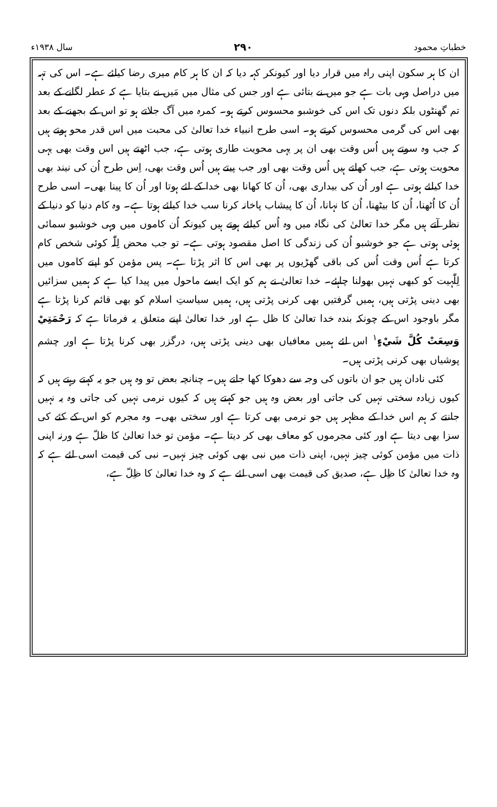خطباتِ محمود ۲۹۰ سال ۱۹۳۸ء
ان کا ہر سکون اپنی راہ میں قرار دیا اور کیونکر کہہ دیا کہ ان کا ہر کام میری رضا کیلئے ہے۔ اس کی تہہ میں دراصل وہی بات ہے جو میں نے بتائی ہے اور جس کی مثال میں مَیں نے بتایا ہے کہ عطر لگانے کے بعد تم گھنٹوں بلکہ دنوں تک اس کی خوشبو محسوس کرتے ہو۔ کمرہ میں آگ جلاتے ہو تو اس کے بجھنے کے بعد بھی اس کی گرمی محسوس کرتے ہو۔ اسی طرح انبیاء خدا تعالیٰ کی محبت میں اس قدر محو ہوتے ہیں کہ جب وہ سوتے ہیں اُس وقت بھی ان پر یہی محویت طاری ہوتی ہے، جب اٹھتے ہیں اس وقت بھی یہی محویت ہوتی ہے، جب کھاتے ہیں اُس وقت بھی اور جب پیتے ہیں اُس وقت بھی، اِس طرح اُن کی نیند بھی خدا کیلئے ہوتی ہے اور اُن کی بیداری بھی، اُن کا کھانا بھی خدا کے لئے ہوتا اور اُن کا پینا بھی۔ اسی طرح اُن کا اُٹھنا، اُن کا بیٹھنا، اُن کا نہانا، اُن کا پیشاب پاخانہ کرنا سب خدا کیلئے ہوتا ہے۔ وہ کام دنیا کو دنیا کے نظر آتے ہیں مگر خدا تعالیٰ کی نگاہ میں وہ اُس کیلئے ہوتے ہیں کیونکہ اُن کاموں میں وہی خوشبو سمائی ہوئی ہوتی ہے جو خوشبو اُن کی زندگی کا اصل مقصود ہوتی ہے۔ تو جب محض لِلّٰہ کوئی شخص کام کرتا ہے اُس وقت اُس کی باقی گھڑیوں پر بھی اس کا اثر پڑتا ہے۔ پس مؤمن کو اپنے کاموں میں لِلّٰہیت کو کبھی نہیں بھولنا چاہئے۔ خدا تعالیٰ نے ہم کو ایک ایسے ماحول میں پیدا کیا ہے کہ ہمیں سزائیں بھی دینی پڑتی ہیں، ہمیں گرفتیں بھی کرنی پڑتی ہیں، ہمیں سیاستِ اسلام کو بھی قائم کرنا پڑتا ہے مگر باوجود اس کے چونکہ بندہ خدا تعالیٰ کا ظل ہے اور خدا تعالیٰ اپنے متعلق یہ فرماتا ہے کہ رَحْمَتِيْ وَسِعَتْ كُلَّ شَيْءٍ<sup>۱</sup> اس لئے ہمیں معافیاں بھی دینی پڑتی ہیں، درگزر بھی کرنا پڑتا ہے اور چشم پوشیاں بھی کرنی پڑتی ہیں۔
کئی نادان ہیں جو ان باتوں کی وجہ سے دھوکا کھا جاتے ہیں۔ چنانچہ بعض تو وہ ہیں جو یہ کہتے رہتے ہیں کہ کیوں زیادہ سختی نہیں کی جاتی اور بعض وہ ہیں جو کہتے ہیں کہ کیوں نرمی نہیں کی جاتی وہ یہ نہیں جانتے کہ ہم اس خدا کے مظہر ہیں جو نرمی بھی کرتا ہے اور سختی بھی۔ وہ مجرم کو اس کے کئے کی سزا بھی دیتا ہے اور کئی مجرموں کو معاف بھی کر دیتا ہے۔ مؤمن تو خدا تعالیٰ کا ظلّ ہے ورنہ اپنی ذات میں مؤمن کوئی چیز نہیں، اپنی ذات میں نبی بھی کوئی چیز نہیں۔ نبی کی قیمت اسی لئے ہے کہ وہ خدا تعالیٰ کا ظِل ہے، صدیق کی قیمت بھی اسی لئے ہے کہ وہ خدا تعالیٰ کا ظِلّ ہے،